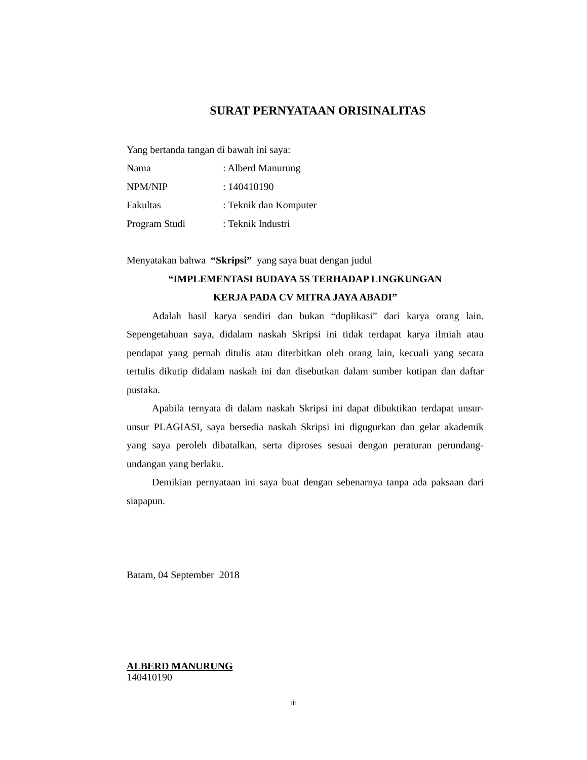SURAT PERNYATAAN ORISINALITAS
Yang bertanda tangan di bawah ini saya:
Nama: Alberd Manurung
NPM/NIP: 140410190
Fakultas: Teknik dan Komputer
Program Studi: Teknik Industri
Menyatakan bahwa “Skripsi” yang saya buat dengan judul
“IMPLEMENTASI BUDAYA 5S TERHADAP LINGKUNGAN
KERJA PADA CV MITRA JAYA ABADI”
Adalah hasil karya sendiri dan bukan “duplikasi” dari karya orang lain. Sepengetahuan saya, didalam naskah Skripsi ini tidak terdapat karya ilmiah atau pendapat yang pernah ditulis atau diterbitkan oleh orang lain, kecuali yang secara tertulis dikutip didalam naskah ini dan disebutkan dalam sumber kutipan dan daftar pustaka.
Apabila ternyata di dalam naskah Skripsi ini dapat dibuktikan terdapat unsur-unsur PLAGIASI, saya bersedia naskah Skripsi ini digugurkan dan gelar akademik yang saya peroleh dibatalkan, serta diproses sesuai dengan peraturan perundang-undangan yang berlaku.
Demikian pernyataan ini saya buat dengan sebenarnya tanpa ada paksaan dari siapapun.
Batam, 04 September 2018
ALBERD MANURUNG
140410190
iii